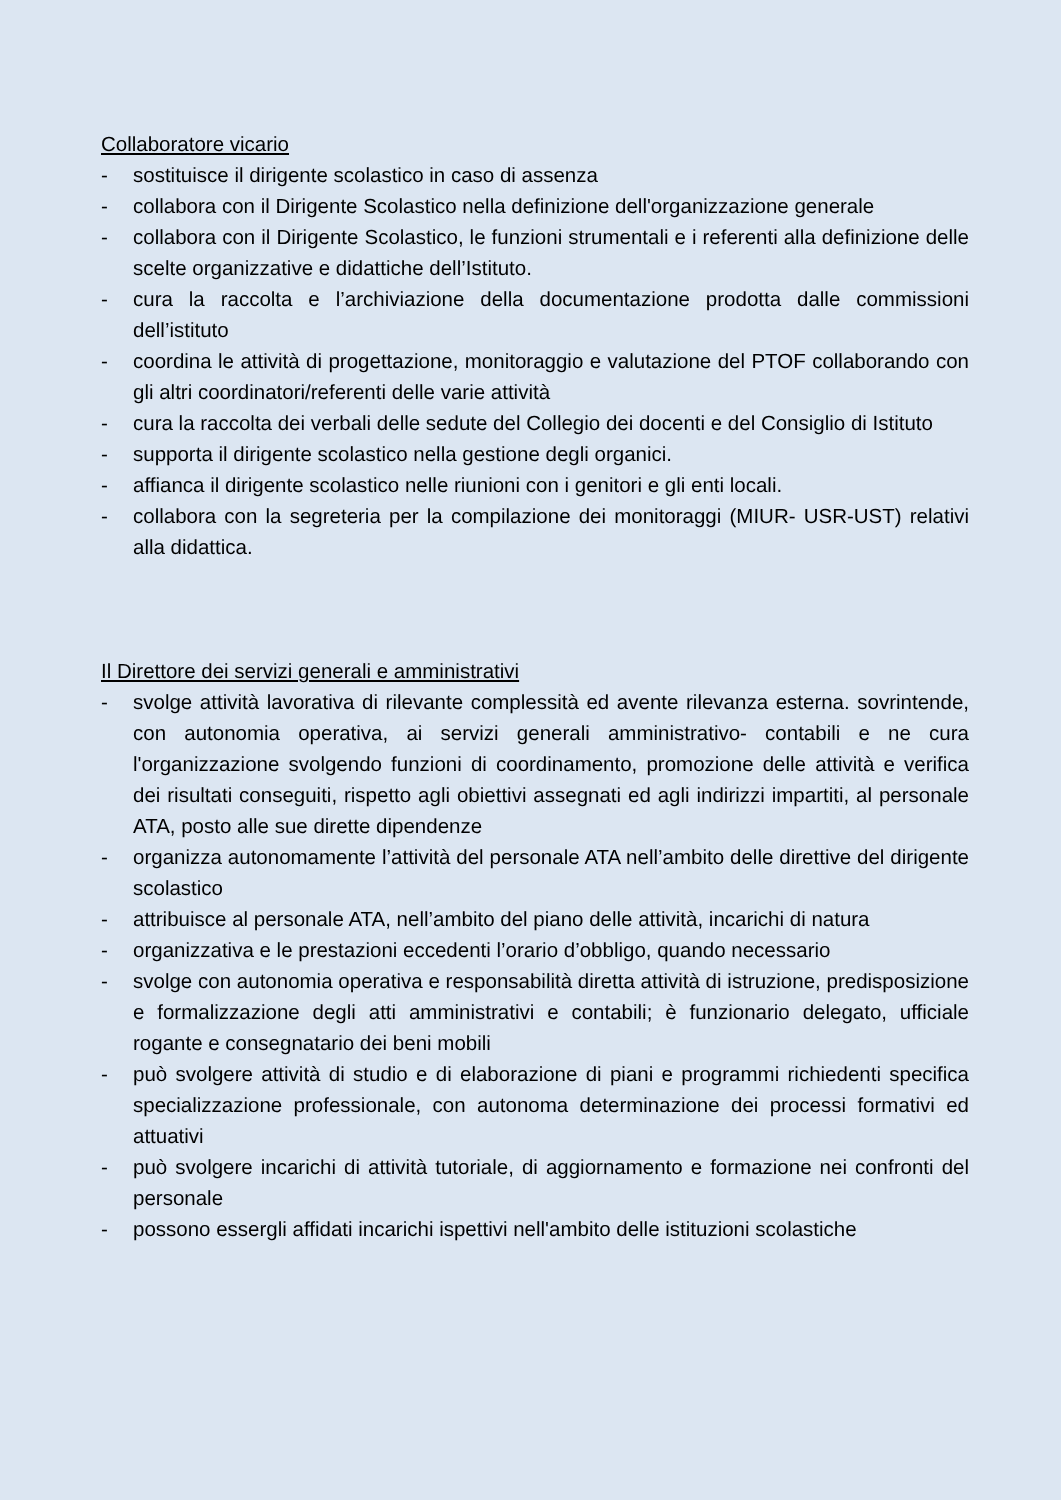Collaboratore vicario
- sostituisce il dirigente scolastico in caso di assenza
- collabora con il Dirigente Scolastico nella definizione dell'organizzazione generale
- collabora con il Dirigente Scolastico, le funzioni strumentali e i referenti alla definizione delle scelte organizzative e didattiche dell’Istituto.
- cura la raccolta e l’archiviazione della documentazione prodotta dalle commissioni dell’istituto
- coordina le attività di progettazione, monitoraggio e valutazione del PTOF collaborando con gli altri coordinatori/referenti delle varie attività
- cura la raccolta dei verbali delle sedute del Collegio dei docenti e del Consiglio di Istituto
- supporta il dirigente scolastico nella gestione degli organici.
- affianca il dirigente scolastico nelle riunioni con i genitori e gli enti locali.
- collabora con la segreteria per la compilazione dei monitoraggi (MIUR- USR-UST) relativi alla didattica.
Il Direttore dei servizi generali e amministrativi
- svolge attività lavorativa di rilevante complessità ed avente rilevanza esterna. sovrintende, con autonomia operativa, ai servizi generali amministrativo- contabili e ne cura l'organizzazione svolgendo funzioni di coordinamento, promozione delle attività e verifica dei risultati conseguiti, rispetto agli obiettivi assegnati ed agli indirizzi impartiti, al personale ATA, posto alle sue dirette dipendenze
- organizza autonomamente l’attività del personale ATA nell’ambito delle direttive del dirigente scolastico
- attribuisce al personale ATA, nell’ambito del piano delle attività, incarichi di natura
- organizzativa e le prestazioni eccedenti l’orario d’obbligo, quando necessario
- svolge con autonomia operativa e responsabilità diretta attività di istruzione, predisposizione e formalizzazione degli atti amministrativi e contabili; è funzionario delegato, ufficiale rogante e consegnatario dei beni mobili
- può svolgere attività di studio e di elaborazione di piani e programmi richiedenti specifica specializzazione professionale, con autonoma determinazione dei processi formativi ed attuativi
- può svolgere incarichi di attività tutoriale, di aggiornamento e formazione nei confronti del personale
- possono essergli affidati incarichi ispettivi nell'ambito delle istituzioni scolastiche